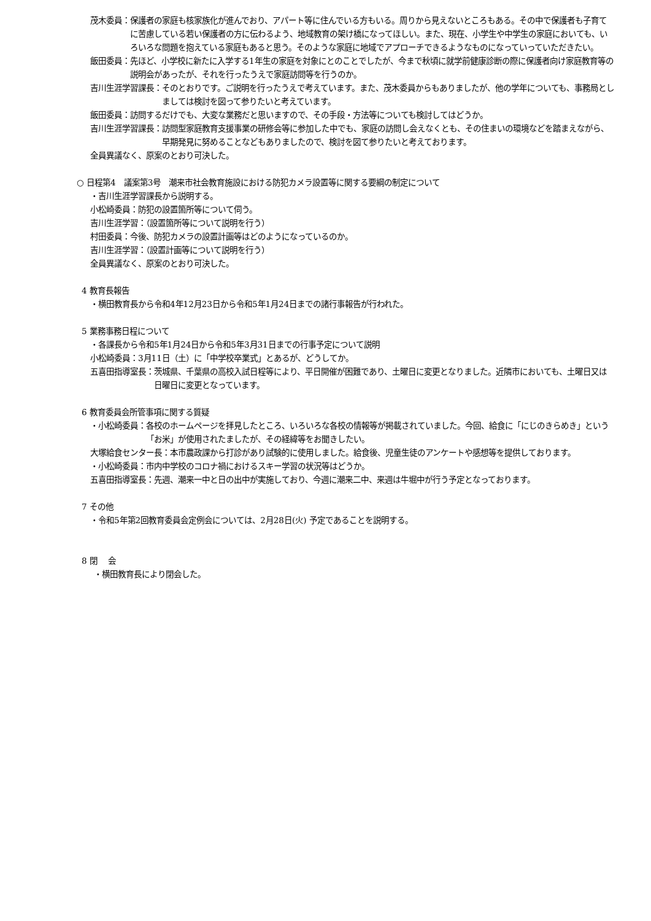茂木委員： 保護者の家庭も核家族化が進んでおり、アパート等に住んでいる方もいる。周りから見えないところもある。その中で保護者も子育てに苦慮している若い保護者の方に伝わるよう、地域教育の架け橋になってほしい。また、現在、小学生や中学生の家庭においても、いろいろな問題を抱えている家庭もあると思う。そのような家庭に地域でアプローチできるようなものになっていっていただきたい。
飯田委員： 先ほど、小学校に新たに入学する1年生の家庭を対象にとのことでしたが、今まで秋頃に就学前健康診断の際に保護者向け家庭教育等の説明会があったが、それを行ったうえで家庭訪問等を行うのか。
吉川生涯学習課長： そのとおりです。ご説明を行ったうえで考えています。また、茂木委員からもありましたが、他の学年についても、事務局としましては検討を図って参りたいと考えています。
飯田委員： 訪問するだけでも、大変な業務だと思いますので、その手段・方法等についても検討してはどうか。
吉川生涯学習課長： 訪問型家庭教育支援事業の研修会等に参加した中でも、家庭の訪問し会えなくとも、その住まいの環境などを踏まえながら、早期発見に努めることなどもありましたので、検討を図て参りたいと考えております。
全員異議なく、原案のとおり可決した。
○ 日程第4　議案第3号　潮来市社会教育施設における防犯カメラ設置等に関する要綱の制定について
・吉川生涯学習課長から説明する。
小松崎委員：防犯の設置箇所等について伺う。
吉川生涯学習：（設置箇所等について説明を行う）
村田委員：今後、防犯カメラの設置計画等はどのようになっているのか。
吉川生涯学習：（設置計画等について説明を行う）
全員異議なく、原案のとおり可決した。
4 教育長報告
・横田教育長から令和4年12月23日から令和5年1月24日までの諸行事報告が行われた。
5 業務事務日程について
・各課長から令和5年1月24日から令和5年3月31日までの行事予定について説明
小松崎委員：3月11日（土）に「中学校卒業式」とあるが、どうしてか。
五喜田指導室長： 茨城県、千葉県の高校入試日程等により、平日開催が困難であり、土曜日に変更となりました。近隣市においても、土曜日又は日曜日に変更となっています。
6 教育委員会所管事項に関する質疑
・小松崎委員： 各校のホームページを拝見したところ、いろいろな各校の情報等が掲載されていました。今回、給食に「にじのきらめき」という「お米」が使用されたましたが、その経緯等をお聞きしたい。
大塚給食センター長： 本市農政課から打診があり試験的に使用しました。給食後、児童生徒のアンケートや感想等を提供しております。
・小松崎委員：市内中学校のコロナ禍におけるスキー学習の状況等はどうか。
五喜田指導室長： 先週、潮来一中と日の出中が実施しており、今週に潮来二中、来週は牛堀中が行う予定となっております。
7 その他
・令和5年第2回教育委員会定例会については、2月28日(火) 予定であることを説明する。
8 閉　 会
・横田教育長により閉会した。